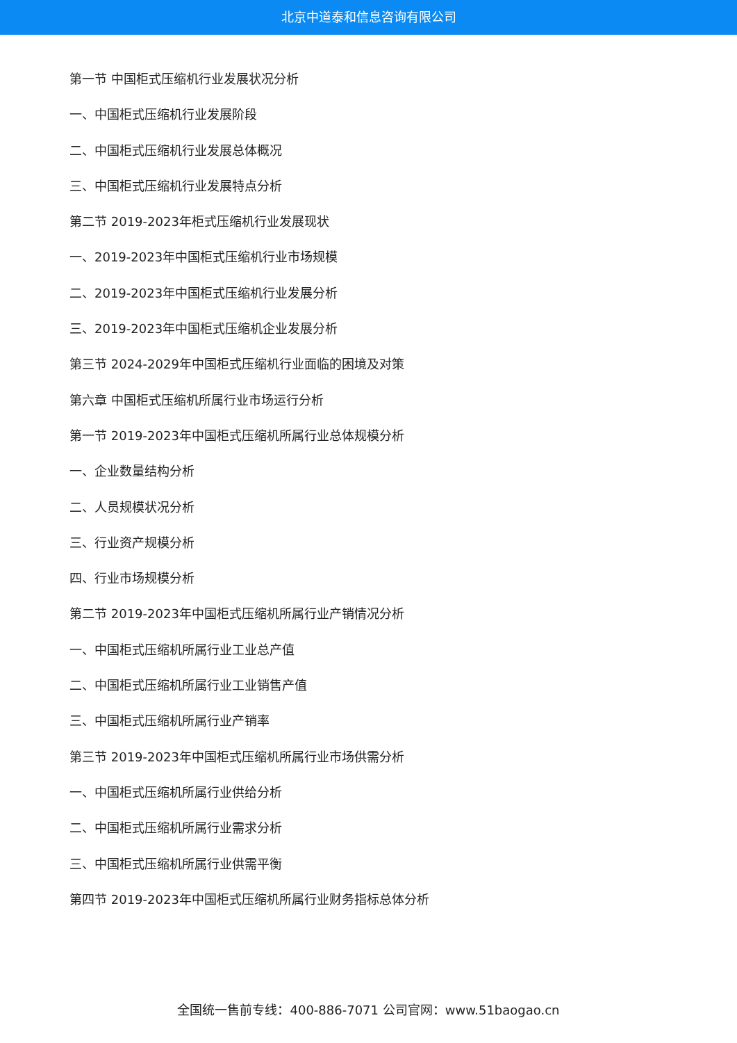北京中道泰和信息咨询有限公司
第一节 中国柜式压缩机行业发展状况分析
一、中国柜式压缩机行业发展阶段
二、中国柜式压缩机行业发展总体概况
三、中国柜式压缩机行业发展特点分析
第二节 2019-2023年柜式压缩机行业发展现状
一、2019-2023年中国柜式压缩机行业市场规模
二、2019-2023年中国柜式压缩机行业发展分析
三、2019-2023年中国柜式压缩机企业发展分析
第三节 2024-2029年中国柜式压缩机行业面临的困境及对策
第六章 中国柜式压缩机所属行业市场运行分析
第一节 2019-2023年中国柜式压缩机所属行业总体规模分析
一、企业数量结构分析
二、人员规模状况分析
三、行业资产规模分析
四、行业市场规模分析
第二节 2019-2023年中国柜式压缩机所属行业产销情况分析
一、中国柜式压缩机所属行业工业总产值
二、中国柜式压缩机所属行业工业销售产值
三、中国柜式压缩机所属行业产销率
第三节 2019-2023年中国柜式压缩机所属行业市场供需分析
一、中国柜式压缩机所属行业供给分析
二、中国柜式压缩机所属行业需求分析
三、中国柜式压缩机所属行业供需平衡
第四节 2019-2023年中国柜式压缩机所属行业财务指标总体分析
全国统一售前专线：400-886-7071 公司官网：www.51baogao.cn